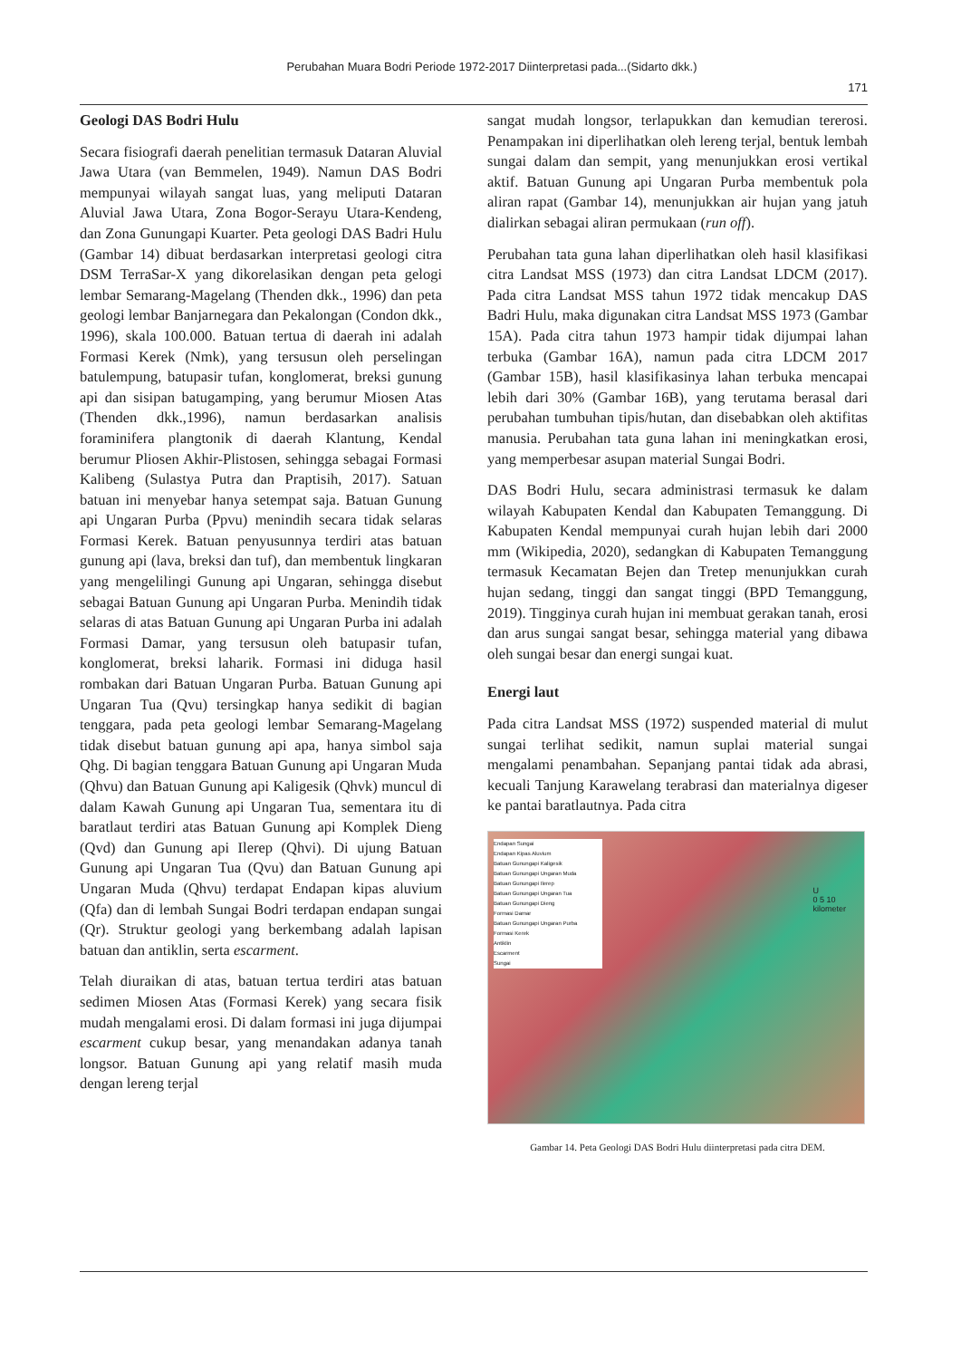Perubahan Muara Bodri Periode 1972-2017 Diinterpretasi pada...(Sidarto dkk.)
171
Geologi DAS Bodri Hulu
Secara fisiografi daerah penelitian termasuk Dataran Aluvial Jawa Utara (van Bemmelen, 1949). Namun DAS Bodri mempunyai wilayah sangat luas, yang meliputi Dataran Aluvial Jawa Utara, Zona Bogor-Serayu Utara-Kendeng, dan Zona Gunungapi Kuarter. Peta geologi DAS Badri Hulu (Gambar 14) dibuat berdasarkan interpretasi geologi citra DSM TerraSar-X yang dikorelasikan dengan peta gelogi lembar Semarang-Magelang (Thenden dkk., 1996) dan peta geologi lembar Banjarnegara dan Pekalongan (Condon dkk., 1996), skala 100.000. Batuan tertua di daerah ini adalah Formasi Kerek (Nmk), yang tersusun oleh perselingan batulempung, batupasir tufan, konglomerat, breksi gunung api dan sisipan batugamping, yang berumur Miosen Atas (Thenden dkk.,1996), namun berdasarkan analisis foraminifera plangtonik di daerah Klantung, Kendal berumur Pliosen Akhir-Plistosen, sehingga sebagai Formasi Kalibeng (Sulastya Putra dan Praptisih, 2017). Satuan batuan ini menyebar hanya setempat saja. Batuan Gunung api Ungaran Purba (Ppvu) menindih secara tidak selaras Formasi Kerek. Batuan penyusunnya terdiri atas batuan gunung api (lava, breksi dan tuf), dan membentuk lingkaran yang mengelilingi Gunung api Ungaran, sehingga disebut sebagai Batuan Gunung api Ungaran Purba. Menindih tidak selaras di atas Batuan Gunung api Ungaran Purba ini adalah Formasi Damar, yang tersusun oleh batupasir tufan, konglomerat, breksi laharik. Formasi ini diduga hasil rombakan dari Batuan Ungaran Purba. Batuan Gunung api Ungaran Tua (Qvu) tersingkap hanya sedikit di bagian tenggara, pada peta geologi lembar Semarang-Magelang tidak disebut batuan gunung api apa, hanya simbol saja Qhg. Di bagian tenggara Batuan Gunung api Ungaran Muda (Qhvu) dan Batuan Gunung api Kaligesik (Qhvk) muncul di dalam Kawah Gunung api Ungaran Tua, sementara itu di baratlaut terdiri atas Batuan Gunung api Komplek Dieng (Qvd) dan Gunung api Ilerep (Qhvi). Di ujung Batuan Gunung api Ungaran Tua (Qvu) dan Batuan Gunung api Ungaran Muda (Qhvu) terdapat Endapan kipas aluvium (Qfa) dan di lembah Sungai Bodri terdapan endapan sungai (Qr). Struktur geologi yang berkembang adalah lapisan batuan dan antiklin, serta escarment.
Telah diuraikan di atas, batuan tertua terdiri atas batuan sedimen Miosen Atas (Formasi Kerek) yang secara fisik mudah mengalami erosi. Di dalam formasi ini juga dijumpai escarment cukup besar, yang menandakan adanya tanah longsor. Batuan Gunung api yang relatif masih muda dengan lereng terjal
sangat mudah longsor, terlapukkan dan kemudian tererosi. Penampakan ini diperlihatkan oleh lereng terjal, bentuk lembah sungai dalam dan sempit, yang menunjukkan erosi vertikal aktif. Batuan Gunung api Ungaran Purba membentuk pola aliran rapat (Gambar 14), menunjukkan air hujan yang jatuh dialirkan sebagai aliran permukaan (run off).
Perubahan tata guna lahan diperlihatkan oleh hasil klasifikasi citra Landsat MSS (1973) dan citra Landsat LDCM (2017). Pada citra Landsat MSS tahun 1972 tidak mencakup DAS Badri Hulu, maka digunakan citra Landsat MSS 1973 (Gambar 15A). Pada citra tahun 1973 hampir tidak dijumpai lahan terbuka (Gambar 16A), namun pada citra LDCM 2017 (Gambar 15B), hasil klasifikasinya lahan terbuka mencapai lebih dari 30% (Gambar 16B), yang terutama berasal dari perubahan tumbuhan tipis/hutan, dan disebabkan oleh aktifitas manusia. Perubahan tata guna lahan ini meningkatkan erosi, yang memperbesar asupan material Sungai Bodri.
DAS Bodri Hulu, secara administrasi termasuk ke dalam wilayah Kabupaten Kendal dan Kabupaten Temanggung. Di Kabupaten Kendal mempunyai curah hujan lebih dari 2000 mm (Wikipedia, 2020), sedangkan di Kabupaten Temanggung termasuk Kecamatan Bejen dan Tretep menunjukkan curah hujan sedang, tinggi dan sangat tinggi (BPD Temanggung, 2019). Tingginya curah hujan ini membuat gerakan tanah, erosi dan arus sungai sangat besar, sehingga material yang dibawa oleh sungai besar dan energi sungai kuat.
Energi laut
Pada citra Landsat MSS (1972) suspended material di mulut sungai terlihat sedikit, namun suplai material sungai mengalami penambahan. Sepanjang pantai tidak ada abrasi, kecuali Tanjung Karawelang terabrasi dan materialnya digeser ke pantai baratlautnya. Pada citra
Endapan Sungai
Endapan Kipas Aluvium
Batuan Gunungapi Kaligesik
Batuan Gunungapi Ungaran Muda
Batuan Gunungapi Ilerep
Batuan Gunungapi Ungaran Tua
Batuan Gunungapi Dieng
Formasi Damar
Batuan Gunungapi Ungaran Purba
Formasi Kerek
Antiklin
Escarment
Sungai
U
0 5 10
kilometer
Gambar 14. Peta Geologi DAS Bodri Hulu diinterpretasi pada citra DEM.